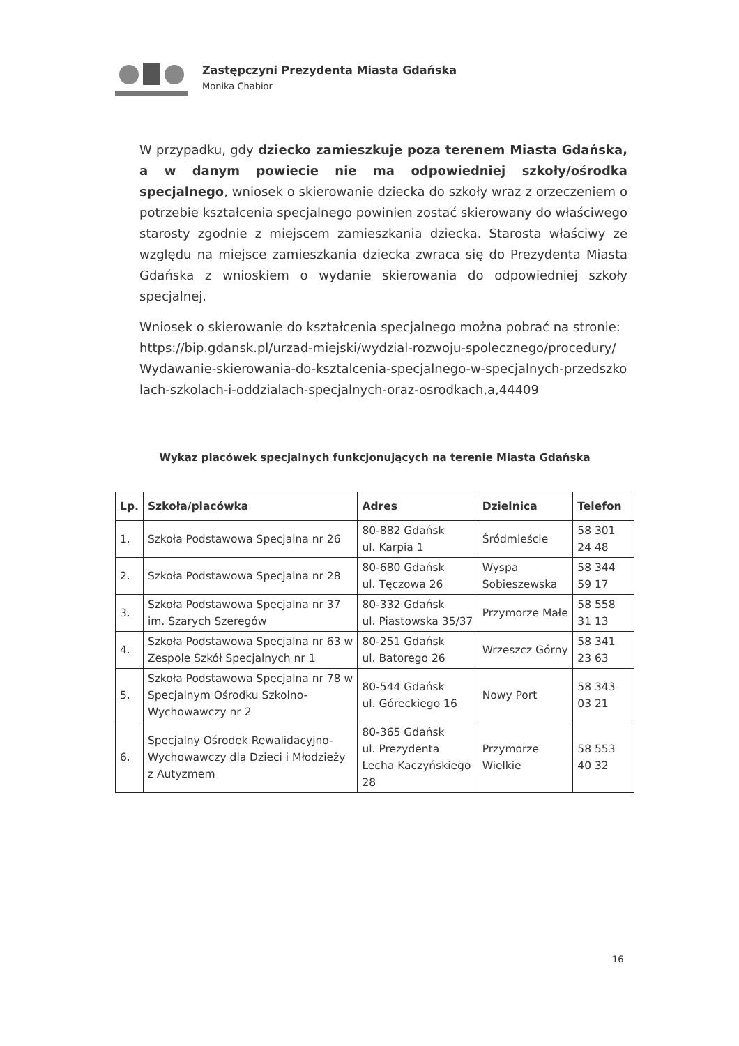Zastępczyni Prezydenta Miasta Gdańska
Monika Chabior
W przypadku, gdy dziecko zamieszkuje poza terenem Miasta Gdańska, a w danym powiecie nie ma odpowiedniej szkoły/ośrodka specjalnego, wniosek o skierowanie dziecka do szkoły wraz z orzeczeniem o potrzebie kształcenia specjalnego powinien zostać skierowany do właściwego starosty zgodnie z miejscem zamieszkania dziecka. Starosta właściwy ze względu na miejsce zamieszkania dziecka zwraca się do Prezydenta Miasta Gdańska z wnioskiem o wydanie skierowania do odpowiedniej szkoły specjalnej.
Wniosek o skierowanie do kształcenia specjalnego można pobrać na stronie: https://bip.gdansk.pl/urzad-miejski/wydzial-rozwoju-spolecznego/procedury/Wydawanie-skierowania-do-ksztalcenia-specjalnego-w-specjalnych-przedszkolach-szkolach-i-oddzialach-specjalnych-oraz-osrodkach,a,44409
Wykaz placówek specjalnych funkcjonujących na terenie Miasta Gdańska
| Lp. | Szkoła/placówka | Adres | Dzielnica | Telefon |
| --- | --- | --- | --- | --- |
| 1. | Szkoła Podstawowa Specjalna nr 26 | 80-882 Gdańsk ul. Karpia 1 | Śródmieście | 58 301 24 48 |
| 2. | Szkoła Podstawowa Specjalna nr 28 | 80-680 Gdańsk ul. Tęczowa 26 | Wyspa Sobieszewska | 58 344 59 17 |
| 3. | Szkoła Podstawowa Specjalna nr 37 im. Szarych Szeregów | 80-332 Gdańsk ul. Piastowska 35/37 | Przymorze Małe | 58 558 31 13 |
| 4. | Szkoła Podstawowa Specjalna nr 63 w Zespole Szkół Specjalnych nr 1 | 80-251 Gdańsk ul. Batorego 26 | Wrzeszcz Górny | 58 341 23 63 |
| 5. | Szkoła Podstawowa Specjalna nr 78 w Specjalnym Ośrodku Szkolno-Wychowawczy nr 2 | 80-544 Gdańsk ul. Góreckiego 16 | Nowy Port | 58 343 03 21 |
| 6. | Specjalny Ośrodek Rewalidacyjno-Wychowawczy dla Dzieci i Młodzieży z Autyzmem | 80-365 Gdańsk ul. Prezydenta Lecha Kaczyńskiego 28 | Przymorze Wielkie | 58 553 40 32 |
16